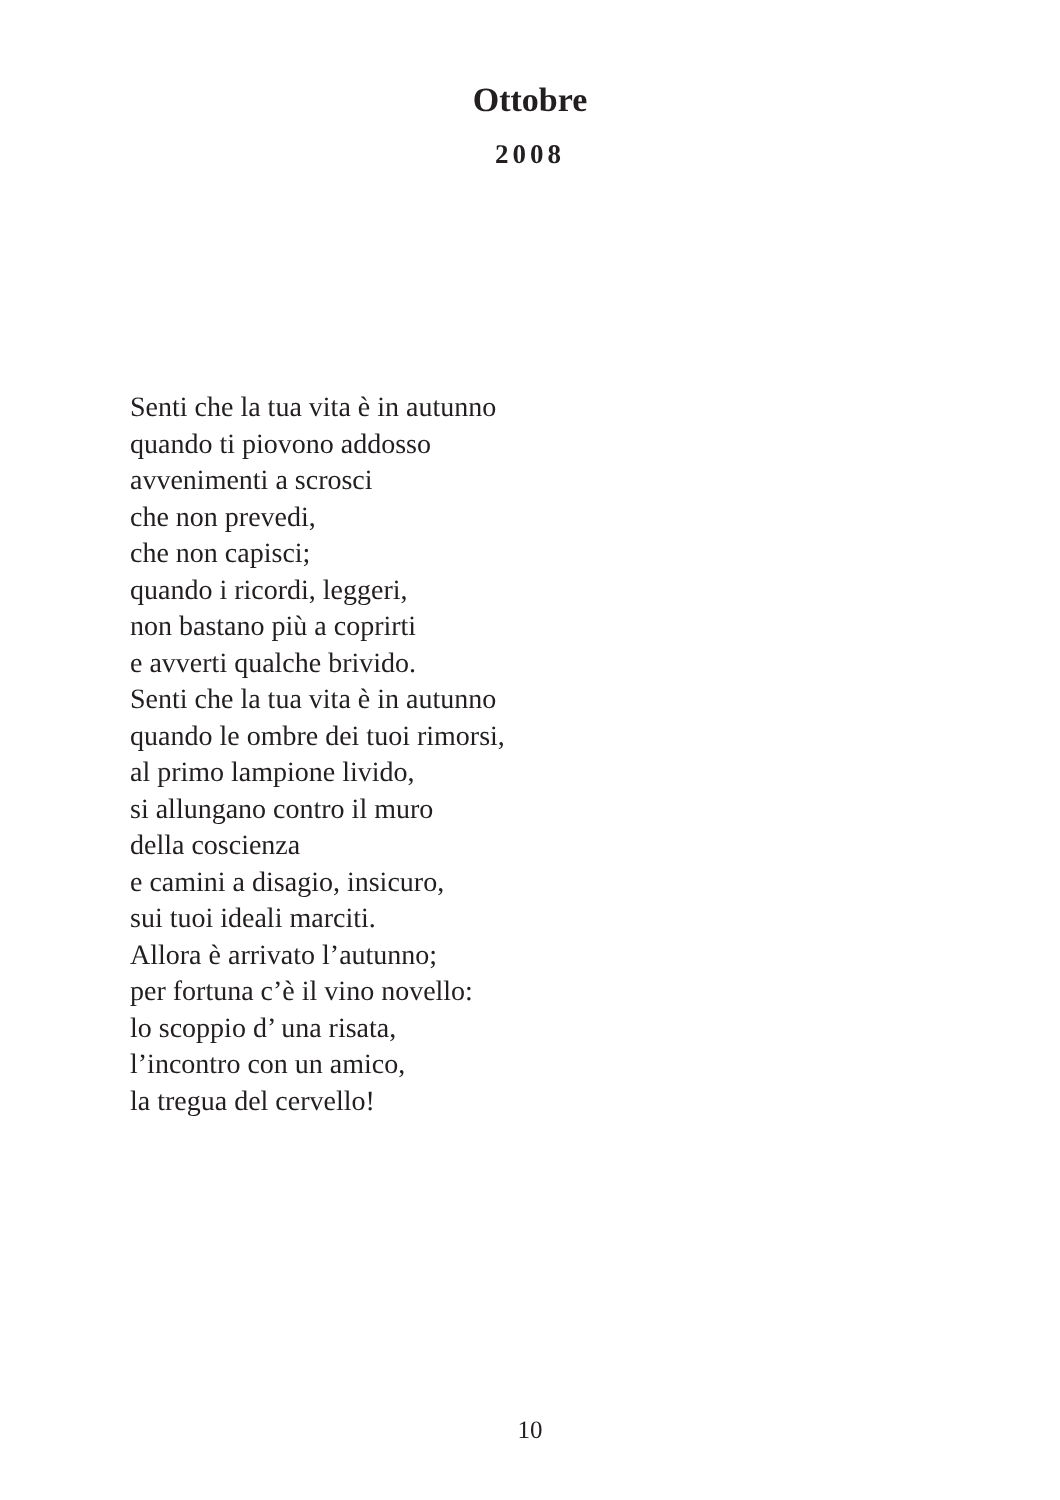Ottobre
2008
Senti che la tua vita è in autunno
quando ti piovono addosso
avvenimenti a scrosci
che non prevedi,
che non capisci;
quando i ricordi, leggeri,
non bastano più a coprirti
e avverti qualche brivido.
Senti che la tua vita è in autunno
quando le ombre dei tuoi rimorsi,
al primo lampione livido,
si allungano contro il muro
della coscienza
e camini a disagio, insicuro,
sui tuoi ideali marciti.
Allora è arrivato l’autunno;
per fortuna c’è il vino novello:
lo scoppio d’ una risata,
l’incontro con un amico,
la tregua del cervello!
10